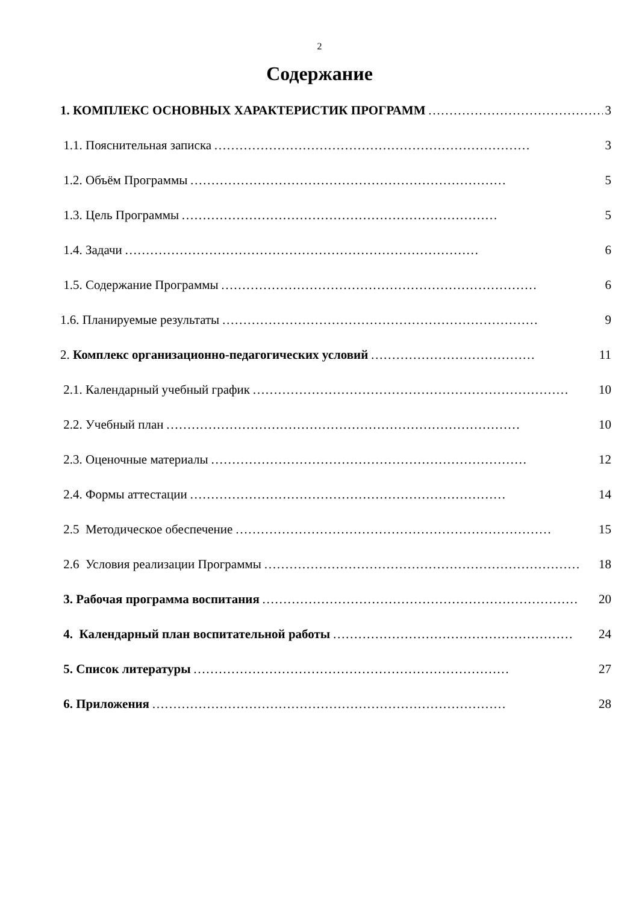2
Содержание
1. КОМПЛЕКС ОСНОВНЫХ ХАРАКТЕРИСТИК ПРОГРАММ …………………………………… 3
1.1. Пояснительная записка ………………………………………………………………… 3
1.2. Объём Программы ………………………………………………………………… 5
1.3. Цель Программы ………………………………………………………………… 5
1.4. Задачи ………………………………………………………………………… 6
1.5. Содержание Программы ………………………………………………………………… 6
1.6. Планируемые результаты ………………………………………………………………… 9
2. Комплекс организационно-педагогических условий ………………………………… 11
2.1. Календарный учебный график ………………………………………………………………… 10
2.2. Учебный план ………………………………………………………………………… 10
2.3. Оценочные материалы ………………………………………………………………… 12
2.4. Формы аттестации ………………………………………………………………… 14
2.5 Методическое обеспечение ………………………………………………………………… 15
2.6 Условия реализации Программы ………………………………………………………………… 18
3. Рабочая программа воспитания ………………………………………………………………… 20
4. Календарный план воспитательной работы ………………………………………………… 24
5. Список литературы ………………………………………………………………… 27
6. Приложения ………………………………………………………………………… 28